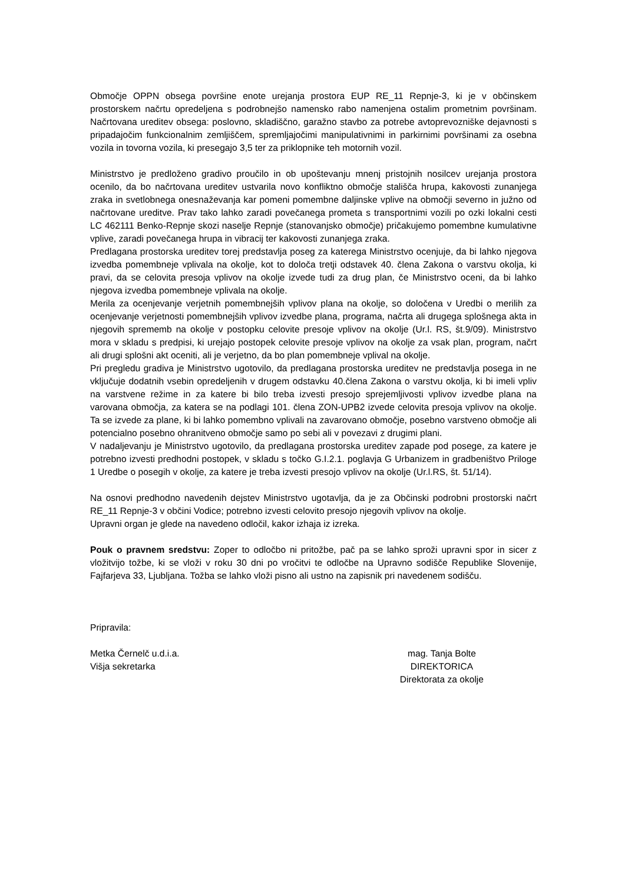Območje OPPN obsega površine enote urejanja prostora EUP RE_11 Repnje-3, ki je v občinskem prostorskem načrtu opredeljena s podrobnejšo namensko rabo namenjena ostalim prometnim površinam. Načrtovana ureditev obsega: poslovno, skladiščno, garažno stavbo za potrebe avtoprevozniške dejavnosti s pripadajočim funkcionalnim zemljiščem, spremljajočimi manipulativnimi in parkirnimi površinami za osebna vozila in tovorna vozila, ki presegajo 3,5 ter za priklopnike teh motornih vozil.
Ministrstvo je predloženo gradivo proučilo in ob upoštevanju mnenj pristojnih nosilcev urejanja prostora ocenilo, da bo načrtovana ureditev ustvarila novo konfliktno območje stališča hrupa, kakovosti zunanjega zraka in svetlobnega onesnaževanja kar pomeni pomembne daljinske vplive na območji severno in južno od načrtovane ureditve. Prav tako lahko zaradi povečanega prometa s transportnimi vozili po ozki lokalni cesti LC 462111 Benko-Repnje skozi naselje Repnje (stanovanjsko območje) pričakujemo pomembne kumulativne vplive, zaradi povečanega hrupa in vibracij ter kakovosti zunanjega zraka.
Predlagana prostorska ureditev torej predstavlja poseg za katerega Ministrstvo ocenjuje, da bi lahko njegova izvedba pomembneje vplivala na okolje, kot to določa tretji odstavek 40. člena Zakona o varstvu okolja, ki pravi, da se celovita presoja vplivov na okolje izvede tudi za drug plan, če Ministrstvo oceni, da bi lahko njegova izvedba pomembneje vplivala na okolje.
Merila za ocenjevanje verjetnih pomembnejših vplivov plana na okolje, so določena v Uredbi o merilih za ocenjevanje verjetnosti pomembnejših vplivov izvedbe plana, programa, načrta ali drugega splošnega akta in njegovih sprememb na okolje v postopku celovite presoje vplivov na okolje (Ur.l. RS, št.9/09). Ministrstvo mora v skladu s predpisi, ki urejajo postopek celovite presoje vplivov na okolje za vsak plan, program, načrt ali drugi splošni akt oceniti, ali je verjetno, da bo plan pomembneje vplival na okolje.
Pri pregledu gradiva je Ministrstvo ugotovilo, da predlagana prostorska ureditev ne predstavlja posega in ne vključuje dodatnih vsebin opredeljenih v drugem odstavku 40.člena Zakona o varstvu okolja, ki bi imeli vpliv na varstvene režime in za katere bi bilo treba izvesti presojo sprejemljivosti vplivov izvedbe plana na varovana območja, za katera se na podlagi 101. člena ZON-UPB2 izvede celovita presoja vplivov na okolje. Ta se izvede za plane, ki bi lahko pomembno vplivali na zavarovano območje, posebno varstveno območje ali potencialno posebno ohranitveno območje samo po sebi ali v povezavi z drugimi plani.
V nadaljevanju je Ministrstvo ugotovilo, da predlagana prostorska ureditev zapade pod posege, za katere je potrebno izvesti predhodni postopek, v skladu s točko G.I.2.1. poglavja G Urbanizem in gradbeništvo Priloge 1 Uredbe o posegih v okolje, za katere je treba izvesti presojo vplivov na okolje (Ur.l.RS, št. 51/14).
Na osnovi predhodno navedenih dejstev Ministrstvo ugotavlja, da je za Občinski podrobni prostorski načrt RE_11 Repnje-3 v občini Vodice; potrebno izvesti celovito presojo njegovih vplivov na okolje.
Upravni organ je glede na navedeno odločil, kakor izhaja iz izreka.
Pouk o pravnem sredstvu: Zoper to odločbo ni pritožbe, pač pa se lahko sproži upravni spor in sicer z vložitvijo tožbe, ki se vloži v roku 30 dni po vročitvi te odločbe na Upravno sodišče Republike Slovenije, Fajfarjeva 33, Ljubljana. Tožba se lahko vloži pisno ali ustno na zapisnik pri navedenem sodišču.
Pripravila:
Metka Černelč u.d.i.a.
Višja sekretarka
mag. Tanja Bolte
DIREKTORICA
Direktorata za okolje